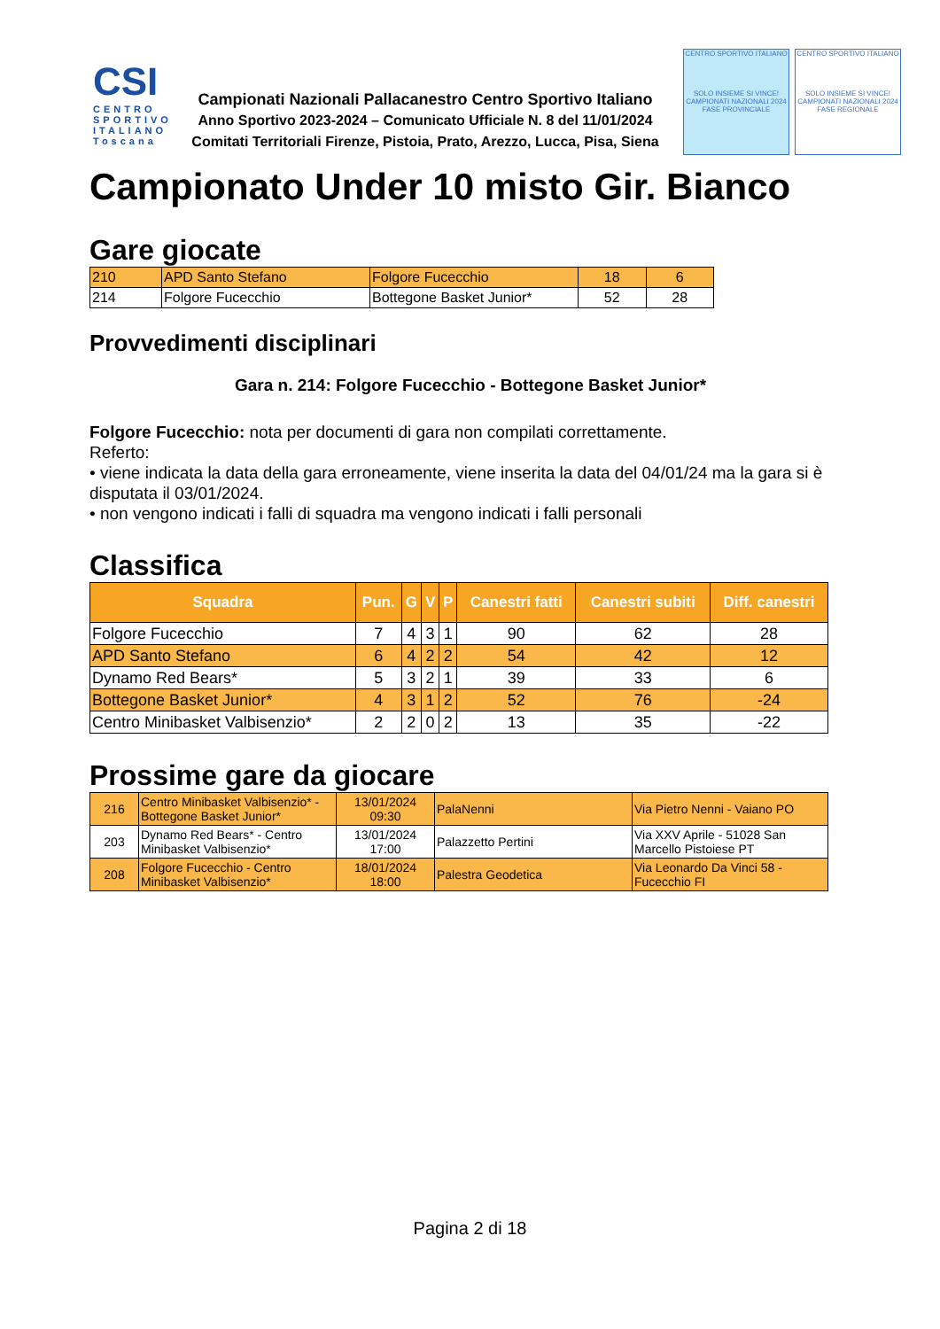CSI
CENTRO SPORTIVO ITALIANO Toscana
Campionati Nazionali Pallacanestro Centro Sportivo Italiano
Anno Sportivo 2023-2024 – Comunicato Ufficiale N. 8 del 11/01/2024
Comitati Territoriali Firenze, Pistoia, Prato, Arezzo, Lucca, Pisa, Siena
CENTRO SPORTIVO ITALIANO
SOLO INSIEME SI VINCE!
CAMPIONATI NAZIONALI 2024 FASE PROVINCIALE
CENTRO SPORTIVO ITALIANO
SOLO INSIEME SI VINCE!
CAMPIONATI NAZIONALI 2024 FASE REGIONALE
Campionato Under 10 misto Gir. Bianco
Gare giocate
| 210 | APD Santo Stefano | Folgore Fucecchio | 18 | 6 |
| 214 | Folgore Fucecchio | Bottegone Basket Junior* | 52 | 28 |
Provvedimenti disciplinari
Gara n. 214: Folgore Fucecchio - Bottegone Basket Junior*
Folgore Fucecchio: nota per documenti di gara non compilati correttamente.
Referto:
• viene indicata la data della gara erroneamente, viene inserita la data del 04/01/24 ma la gara si è disputata il 03/01/2024.
• non vengono indicati i falli di squadra ma vengono indicati i falli personali
Classifica
| Squadra | Pun. | G | V | P | Canestri fatti | Canestri subiti | Diff. canestri |
| --- | --- | --- | --- | --- | --- | --- | --- |
| Folgore Fucecchio | 7 | 4 | 3 | 1 | 90 | 62 | 28 |
| APD Santo Stefano | 6 | 4 | 2 | 2 | 54 | 42 | 12 |
| Dynamo Red Bears* | 5 | 3 | 2 | 1 | 39 | 33 | 6 |
| Bottegone Basket Junior* | 4 | 3 | 1 | 2 | 52 | 76 | -24 |
| Centro Minibasket Valbisenzio* | 2 | 2 | 0 | 2 | 13 | 35 | -22 |
Prossime gare da giocare
| 216 | Centro Minibasket Valbisenzio* - Bottegone Basket Junior* | 13/01/2024 09:30 | PalaNenni | Via Pietro Nenni - Vaiano PO |
| 203 | Dynamo Red Bears* - Centro Minibasket Valbisenzio* | 13/01/2024 17:00 | Palazzetto Pertini | Via XXV Aprile - 51028 San Marcello Pistoiese PT |
| 208 | Folgore Fucecchio - Centro Minibasket Valbisenzio* | 18/01/2024 18:00 | Palestra Geodetica | Via Leonardo Da Vinci 58 - Fucecchio FI |
Pagina 2 di 18